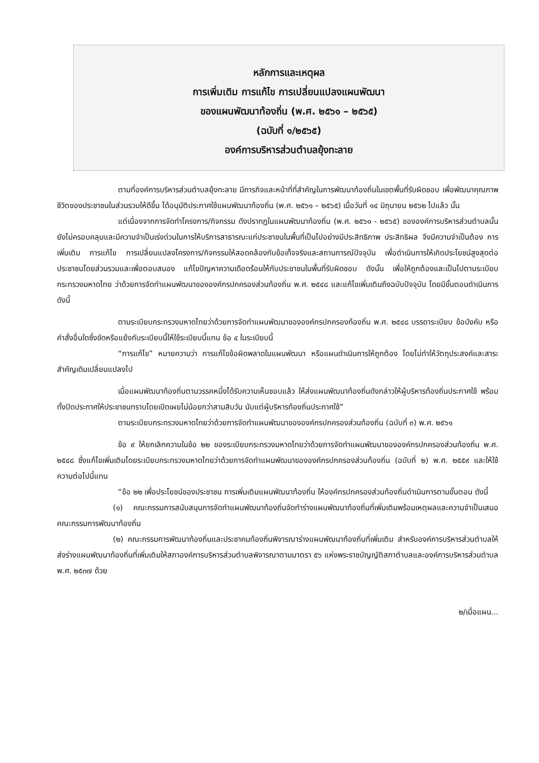หลักการและเหตุผล
การเพิ่มเติม การแก้ไข การเปลี่ยนแปลงแผนพัฒนา
ของแผนพัฒนาท้องถิ่น (พ.ศ. ๒๕๖๑ – ๒๕๖๕)
(ฉบับที่ ๑/๒๕๖๕)
องค์การบริหารส่วนตำบลยุ้งทะลาย
ตามที่องค์การบริหารส่วนตำบลยุ้งทะลาย มีภารกิจและหน้าที่ที่สำคัญในการพัฒนาท้องถิ่นในเขตพื้นที่รับผิดชอบ เพื่อพัฒนาคุณภาพชีวิตของประชาชนในส่วนรวมให้ดีขึ้น ได้อนุมัติประกาศใช้แผนพัฒนาท้องถิ่น (พ.ศ. ๒๕๖๑ – ๒๕๖๕) เมื่อวันที่ ๑๔ มิถุนายน ๒๕๖๒ ไปแล้ว นั้น
แต่เนื่องจากการจัดทำโครงการ/กิจกรรม ดังปรากฏในแผนพัฒนาท้องถิ่น (พ.ศ. ๒๕๖๑ - ๒๕๖๕) ขององค์การบริหารส่วนตำบลนั้น ยังไม่ครอบคลุมและมีความจำเป็นเร่งด่วนในการให้บริการสาธารณะแก่ประชาชนในพื้นที่เป็นไปอย่างมีประสิทธิภาพ ประสิทธิผล จึงมีความจำเป็นต้อง การเพิ่มเติม การแก้ไข การเปลี่ยนแปลงโครงการ/กิจกรรมให้สอดคล้องกับข้อเท็จจริงและสถานการณ์ปัจจุบัน เพื่อดำเนินการให้เกิดประโยชน์สูงสุดต่อประชาชนโดยส่วนรวมและเพื่อตอบสนอง แก้ไขปัญหาความเดือดร้อนให้กับประชาชนในพื้นที่รับผิดชอบ ดังนั้น เพื่อให้ถูกต้องและเป็นไปตามระเบียบกระทรวงมหาดไทย ว่าด้วยการจัดทำแผนพัฒนาขององค์กรปกครองส่วนท้องถิ่น พ.ศ. ๒๕๔๘ และแก้ไขเพิ่มเติมถึงฉบับปัจจุบัน โดยมีขั้นตอนดำเนินการดังนี้
ตามระเบียบกระทรวงมหาดไทยว่าด้วยการจัดทำแผนพัฒนาขององค์กรปกครองท้องถิ่น พ.ศ. ๒๕๔๘ บรรดาระเบียบ ข้อบังคับ หรือคำสั่งอื่นใดซึ่งขัดหรือแย้งกับระเบียบนี้ให้ใช้ระเบียบนี้แทน ข้อ ๔ ในระเบียบนี้
“การแก้ไข” หมายความว่า การแก้ไขข้อผิดพลาดในแผนพัฒนา หรือแผนดำเนินการให้ถูกต้อง โดยไม่ทำให้วัตถุประสงค์และสาระสำคัญเดิมเปลี่ยนแปลงไป
เมื่อแผนพัฒนาท้องถิ่นตามวรรคหนึ่งได้รับความเห็นชอบแล้ว ให้ส่งแผนพัฒนาท้องถิ่นดังกล่าวให้ผู้บริหารท้องถิ่นประกาศใช้ พร้อมทั้งปิดประกาศให้ประชาชนทราบโดยเปิดเผยไม่น้อยกว่าสามสิบวัน นับแต่ผู้บริหารท้องถิ่นประกาศใช้”
ตามระเบียบกระทรวงมหาดไทยว่าด้วยการจัดทำแผนพัฒนาขององค์กรปกครองส่วนท้องถิ่น (ฉบับที่ ๓) พ.ศ. ๒๕๖๑
ข้อ ๙ ให้ยกเลิกความในข้อ ๒๒ ของระเบียบกระทรวงมหาดไทยว่าด้วยการจัดทำแผนพัฒนาขององค์กรปกครองส่วนท้องถิ่น พ.ศ. ๒๕๔๘ ซึ่งแก้ไขเพิ่มเติมโดยระเบียบกระทรวงมหาดไทยว่าด้วยการจัดทำแผนพัฒนาขององค์กรปกครองส่วนท้องถิ่น (ฉบับที่ ๒) พ.ศ. ๒๕๕๙ และให้ใช้ความต่อไปนี้แทน
“ข้อ ๒๒ เพื่อประโยชน์ของประชาชน การเพิ่มเติมแผนพัฒนาท้องถิ่น ให้องค์กรปกครองส่วนท้องถิ่นดำเนินการตามขั้นตอน ดังนี้
(๑) คณะกรรมการสนับสนุนการจัดทำแผนพัฒนาท้องถิ่นจัดทำร่างแผนพัฒนาท้องถิ่นที่เพิ่มเติมพร้อมเหตุผลและความจำเป็นเสนอคณะกรรมการพัฒนาท้องถิ่น
(๒) คณะกรรมการพัฒนาท้องถิ่นและประชาคมท้องถิ่นพิจารณาร่างแผนพัฒนาท้องถิ่นที่เพิ่มเติม สำหรับองค์การบริหารส่วนตำบลให้ส่งร่างแผนพัฒนาท้องถิ่นที่เพิ่มเติมให้สภาองค์การบริหารส่วนตำบลพิจารณาตามมาตรา ๕๖ แห่งพระราชบัญญัติสภาตำบลและองค์การบริหารส่วนตำบล พ.ศ. ๒๕๓๗ ด้วย
๒/เมื่อแผน...